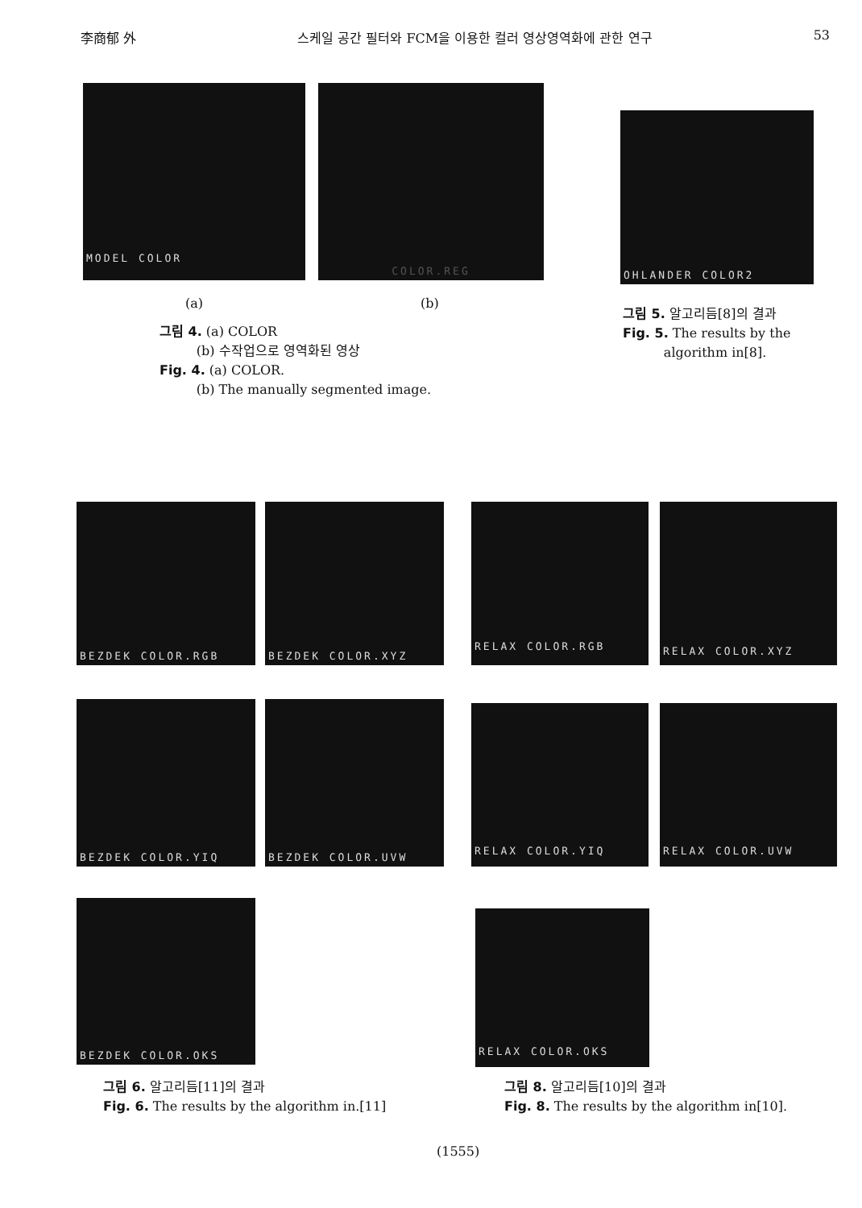李商郁 外 스케일 공간 필터와 FCM을 이용한 컬러 영상영역화에 관한 연구 53
MODEL COLOR COLOR.REG
OHLANDER COLOR2
(a) (b)
그림 4. (a) COLOR
(b) 수작업으로 영역화된 영상
Fig. 4. (a) COLOR.
(b) The manually segmented image.
그림 5. 알고리듬[8]의 결과
Fig. 5. The results by the
algorithm in[8].
BEZDEK COLOR.RGB BEZDEK COLOR.XYZ
RELAX COLOR.RGB RELAX COLOR.XYZ
BEZDEK COLOR.YIQ BEZDEK COLOR.UVW
RELAX COLOR.YIQ RELAX COLOR.UVW
BEZDEK COLOR.OKS
RELAX COLOR.OKS
그림 6. 알고리듬[11]의 결과
Fig. 6. The results by the algorithm in.[11]
그림 8. 알고리듬[10]의 결과
Fig. 8. The results by the algorithm in[10].
(1555)